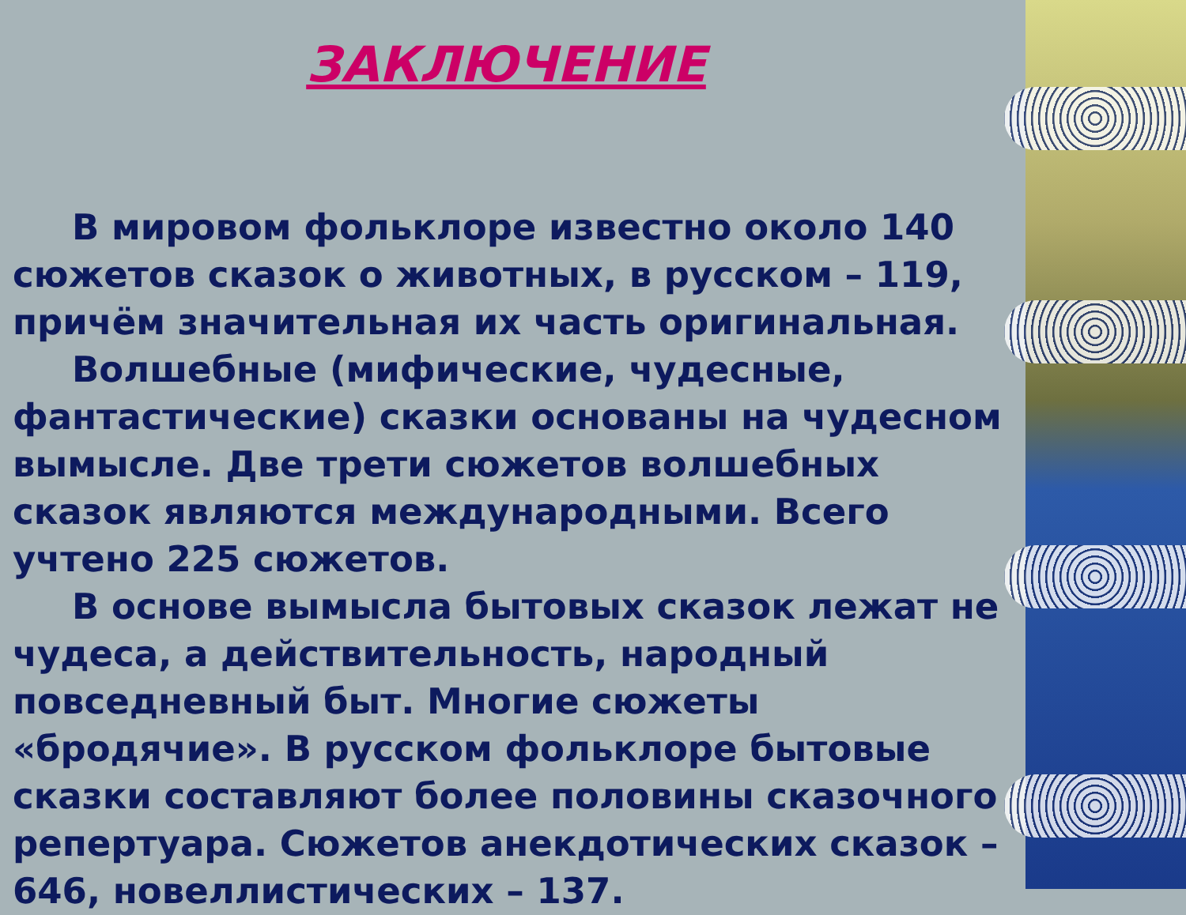ЗАКЛЮЧЕНИЕ
В мировом фольклоре известно около 140 сюжетов сказок о животных, в русском – 119, причём значительная их часть оригинальная.
Волшебные (мифические, чудесные, фантастические) сказки основаны на чудесном вымысле. Две трети сюжетов волшебных сказок являются международными. Всего учтено 225 сюжетов.
В основе вымысла бытовых сказок лежат не чудеса, а действительность, народный повседневный быт. Многие сюжеты «бродячие». В русском фольклоре бытовые сказки составляют более половины сказочного репертуара. Сюжетов анекдотических сказок – 646, новеллистических – 137.